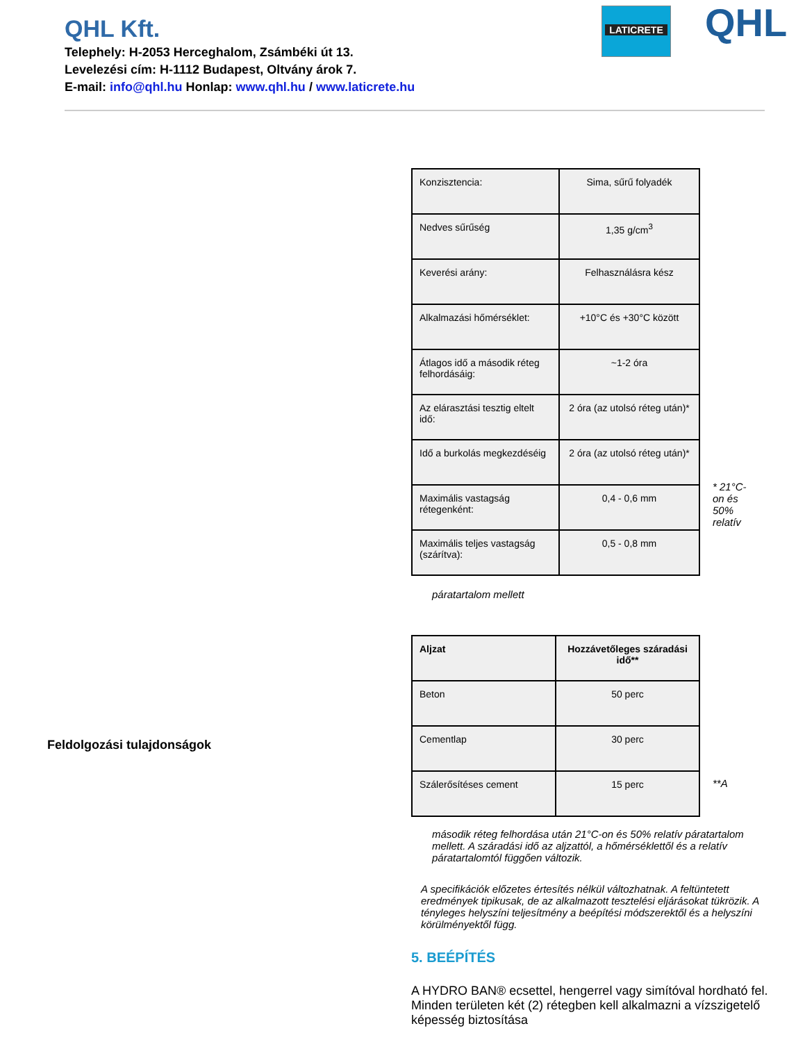QHL Kft.
Telephely: H-2053 Herceghalom, Zsámbéki út 13.
Levelezési cím: H-1112 Budapest, Oltvány árok 7.
E-mail: info@qhl.hu Honlap: www.qhl.hu / www.laticrete.hu
LATICRETE QHL
| Konzisztencia: | Sima, sűrű folyadék |
| Nedves sűrűség | 1,35 g/cm<sup>3</sup> |
| Keverési arány: | Felhasználásra kész |
| Alkalmazási hőmérséklet: | +10°C és +30°C között |
| Átlagos idő a második réteg felhordásáig: | ~1-2 óra |
| Az elárasztási tesztig eltelt idő: | 2 óra (az utolsó réteg után)* |
| Idő a burkolás megkezdéséig | 2 óra (az utolsó réteg után)* |
| Maximális vastagság rétegenként: | 0,4 - 0,6 mm |
| Maximális teljes vastagság (szárítva): | 0,5 - 0,8 mm |
* 21°C-on és 50% relatív
páratartalom mellett
| Aljzat | Hozzávetőleges száradási idő** |
| Beton | 50 perc |
| Cementlap | 30 perc |
| Szálerősítéses cement | 15 perc |
**A
második réteg felhordása után 21°C-on és 50% relatív páratartalom mellett. A száradási idő az aljzattól, a hőmérséklettől és a relatív páratartalomtól függően változik.
A specifikációk előzetes értesítés nélkül változhatnak. A feltüntetett eredmények tipikusak, de az alkalmazott tesztelési eljárásokat tükrözik. A tényleges helyszíni teljesítmény a beépítési módszerektől és a helyszíni körülményektől függ.
5. BEÉPÍTÉS
A HYDRO BAN® ecsettel, hengerrel vagy simítóval hordható fel. Minden területen két (2) rétegben kell alkalmazni a vízszigetelő képesség biztosítása
Feldolgozási tulajdonságok